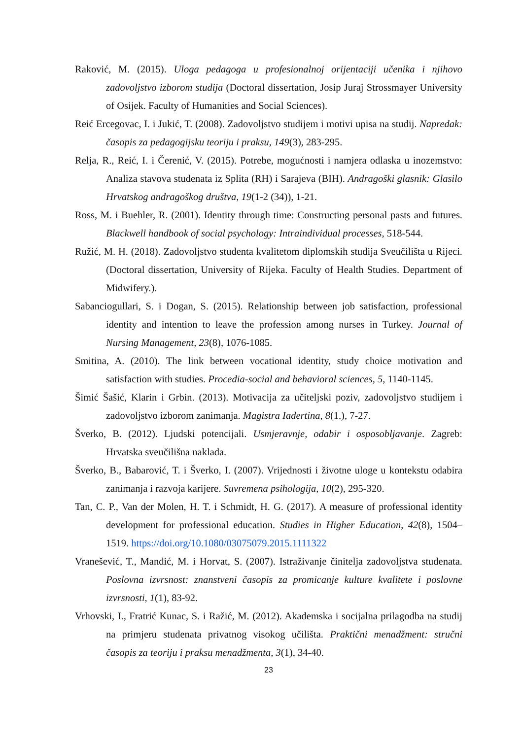Raković, M. (2015). Uloga pedagoga u profesionalnoj orijentaciji učenika i njihovo zadovoljstvo izborom studija (Doctoral dissertation, Josip Juraj Strossmayer University of Osijek. Faculty of Humanities and Social Sciences).
Reić Ercegovac, I. i Jukić, T. (2008). Zadovoljstvo studijem i motivi upisa na studij. Napredak: časopis za pedagogijsku teoriju i praksu, 149(3), 283-295.
Relja, R., Reić, I. i Čerenić, V. (2015). Potrebe, mogućnosti i namjera odlaska u inozemstvo: Analiza stavova studenata iz Splita (RH) i Sarajeva (BIH). Andragoški glasnik: Glasilo Hrvatskog andragoškog društva, 19(1-2 (34)), 1-21.
Ross, M. i Buehler, R. (2001). Identity through time: Constructing personal pasts and futures. Blackwell handbook of social psychology: Intraindividual processes, 518-544.
Ružić, M. H. (2018). Zadovoljstvo studenta kvalitetom diplomskih studija Sveučilišta u Rijeci. (Doctoral dissertation, University of Rijeka. Faculty of Health Studies. Department of Midwifery.).
Sabanciogullari, S. i Dogan, S. (2015). Relationship between job satisfaction, professional identity and intention to leave the profession among nurses in Turkey. Journal of Nursing Management, 23(8), 1076-1085.
Smitina, A. (2010). The link between vocational identity, study choice motivation and satisfaction with studies. Procedia-social and behavioral sciences, 5, 1140-1145.
Šimić Šašić, Klarin i Grbin. (2013). Motivacija za učiteljski poziv, zadovoljstvo studijem i zadovoljstvo izborom zanimanja. Magistra Iadertina, 8(1.), 7-27.
Šverko, B. (2012). Ljudski potencijali. Usmjeravnje, odabir i osposobljavanje. Zagreb: Hrvatska sveučilišna naklada.
Šverko, B., Babarović, T. i Šverko, I. (2007). Vrijednosti i životne uloge u kontekstu odabira zanimanja i razvoja karijere. Suvremena psihologija, 10(2), 295-320.
Tan, C. P., Van der Molen, H. T. i Schmidt, H. G. (2017). A measure of professional identity development for professional education. Studies in Higher Education, 42(8), 1504–1519. https://doi.org/10.1080/03075079.2015.1111322
Vranešević, T., Mandić, M. i Horvat, S. (2007). Istraživanje činitelja zadovoljstva studenata. Poslovna izvrsnost: znanstveni časopis za promicanje kulture kvalitete i poslovne izvrsnosti, 1(1), 83-92.
Vrhovski, I., Fratrić Kunac, S. i Ražić, M. (2012). Akademska i socijalna prilagodba na studij na primjeru studenata privatnog visokog učilišta. Praktični menadžment: stručni časopis za teoriju i praksu menadžmenta, 3(1), 34-40.
23